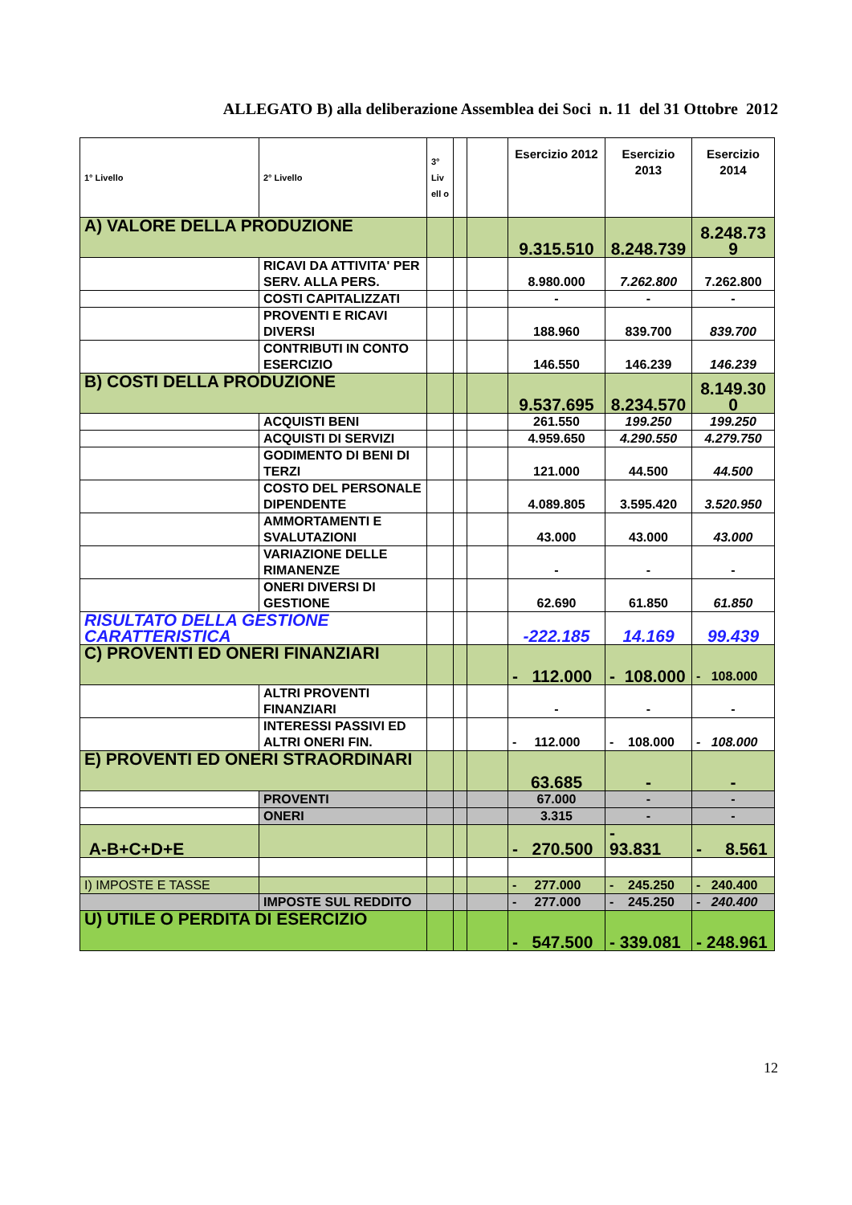ALLEGATO B) alla deliberazione Assemblea dei Soci n. 11 del 31 Ottobre 2012
| 1° Livello | 2° Livello | 3° Liv ell o | | | Esercizio 2012 | Esercizio 2013 | Esercizio 2014 |
| --- | --- | --- | --- | --- | --- | --- | --- |
| A) VALORE DELLA PRODUZIONE | | | | | 9.315.510 | 8.248.739 | 8.248.73 9 |
| | RICAVI DA ATTIVITA' PER SERV. ALLA PERS. | | | | 8.980.000 | 7.262.800 | 7.262.800 |
| | COSTI CAPITALIZZATI | | | | - | - | - |
| | PROVENTI E RICAVI DIVERSI | | | | 188.960 | 839.700 | 839.700 |
| | CONTRIBUTI IN CONTO ESERCIZIO | | | | 146.550 | 146.239 | 146.239 |
| B) COSTI DELLA PRODUZIONE | | | | | 9.537.695 | 8.234.570 | 8.149.30 0 |
| | ACQUISTI BENI | | | | 261.550 | 199.250 | 199.250 |
| | ACQUISTI DI SERVIZI | | | | 4.959.650 | 4.290.550 | 4.279.750 |
| | GODIMENTO DI BENI DI TERZI | | | | 121.000 | 44.500 | 44.500 |
| | COSTO DEL PERSONALE DIPENDENTE | | | | 4.089.805 | 3.595.420 | 3.520.950 |
| | AMMORTAMENTI E SVALUTAZIONI | | | | 43.000 | 43.000 | 43.000 |
| | VARIAZIONE DELLE RIMANENZE | | | | - | - | - |
| | ONERI DIVERSI DI GESTIONE | | | | 62.690 | 61.850 | 61.850 |
| RISULTATO DELLA GESTIONE CARATTERISTICA | | | | | -222.185 | 14.169 | 99.439 |
| C) PROVENTI ED ONERI FINANZIARI | | | | | - 112.000 | - 108.000 | - 108.000 |
| | ALTRI PROVENTI FINANZIARI | | | | - | - | - |
| | INTERESSI PASSIVI ED ALTRI ONERI FIN. | | | | - 112.000 | - 108.000 | - 108.000 |
| E) PROVENTI ED ONERI STRAORDINARI | | | | | 63.685 | - | - |
| | PROVENTI | | | | 67.000 | - | - |
| | ONERI | | | | 3.315 | - | - |
| A-B+C+D+E | | | | | - 270.500 | - 93.831 | - 8.561 |
| I) IMPOSTE E TASSE | | | | | - 277.000 | - 245.250 | - 240.400 |
| | IMPOSTE SUL REDDITO | | | | - 277.000 | - 245.250 | - 240.400 |
| U) UTILE O PERDITA DI ESERCIZIO | | | | | - 547.500 | - 339.081 | - 248.961 |
12